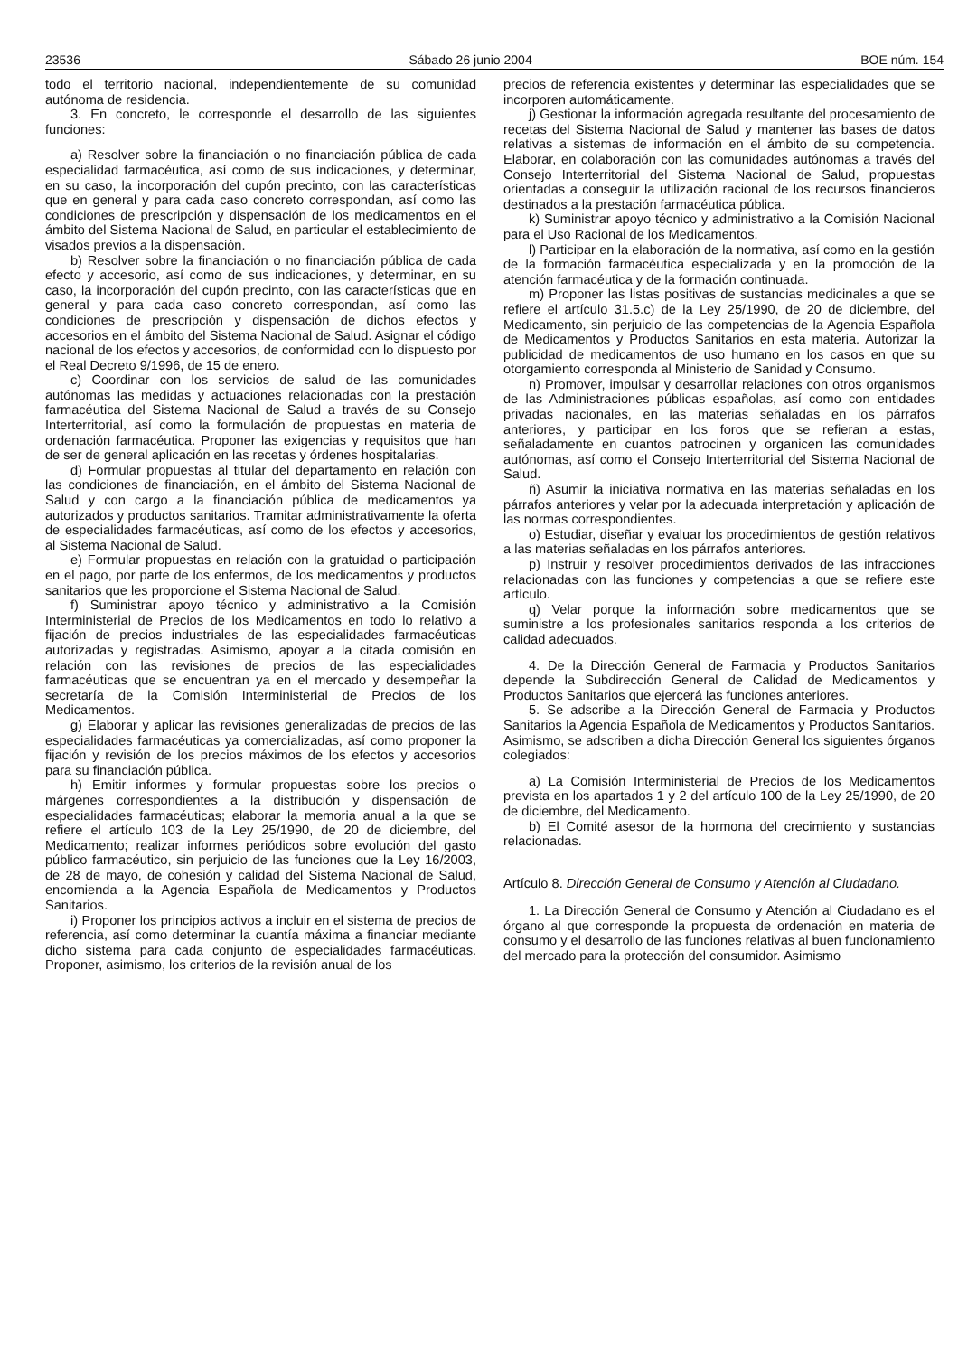23536 Sábado 26 junio 2004 BOE núm. 154
todo el territorio nacional, independientemente de su comunidad autónoma de residencia.
3. En concreto, le corresponde el desarrollo de las siguientes funciones:
a) Resolver sobre la financiación o no financiación pública de cada especialidad farmacéutica, así como de sus indicaciones, y determinar, en su caso, la incorporación del cupón precinto, con las características que en general y para cada caso concreto correspondan, así como las condiciones de prescripción y dispensación de los medicamentos en el ámbito del Sistema Nacional de Salud, en particular el establecimiento de visados previos a la dispensación.
b) Resolver sobre la financiación o no financiación pública de cada efecto y accesorio, así como de sus indicaciones, y determinar, en su caso, la incorporación del cupón precinto, con las características que en general y para cada caso concreto correspondan, así como las condiciones de prescripción y dispensación de dichos efectos y accesorios en el ámbito del Sistema Nacional de Salud. Asignar el código nacional de los efectos y accesorios, de conformidad con lo dispuesto por el Real Decreto 9/1996, de 15 de enero.
c) Coordinar con los servicios de salud de las comunidades autónomas las medidas y actuaciones relacionadas con la prestación farmacéutica del Sistema Nacional de Salud a través de su Consejo Interterritorial, así como la formulación de propuestas en materia de ordenación farmacéutica. Proponer las exigencias y requisitos que han de ser de general aplicación en las recetas y órdenes hospitalarias.
d) Formular propuestas al titular del departamento en relación con las condiciones de financiación, en el ámbito del Sistema Nacional de Salud y con cargo a la financiación pública de medicamentos ya autorizados y productos sanitarios. Tramitar administrativamente la oferta de especialidades farmacéuticas, así como de los efectos y accesorios, al Sistema Nacional de Salud.
e) Formular propuestas en relación con la gratuidad o participación en el pago, por parte de los enfermos, de los medicamentos y productos sanitarios que les proporcione el Sistema Nacional de Salud.
f) Suministrar apoyo técnico y administrativo a la Comisión Interministerial de Precios de los Medicamentos en todo lo relativo a fijación de precios industriales de las especialidades farmacéuticas autorizadas y registradas. Asimismo, apoyar a la citada comisión en relación con las revisiones de precios de las especialidades farmacéuticas que se encuentran ya en el mercado y desempeñar la secretaría de la Comisión Interministerial de Precios de los Medicamentos.
g) Elaborar y aplicar las revisiones generalizadas de precios de las especialidades farmacéuticas ya comercializadas, así como proponer la fijación y revisión de los precios máximos de los efectos y accesorios para su financiación pública.
h) Emitir informes y formular propuestas sobre los precios o márgenes correspondientes a la distribución y dispensación de especialidades farmacéuticas; elaborar la memoria anual a la que se refiere el artículo 103 de la Ley 25/1990, de 20 de diciembre, del Medicamento; realizar informes periódicos sobre evolución del gasto público farmacéutico, sin perjuicio de las funciones que la Ley 16/2003, de 28 de mayo, de cohesión y calidad del Sistema Nacional de Salud, encomienda a la Agencia Española de Medicamentos y Productos Sanitarios.
i) Proponer los principios activos a incluir en el sistema de precios de referencia, así como determinar la cuantía máxima a financiar mediante dicho sistema para cada conjunto de especialidades farmacéuticas. Proponer, asimismo, los criterios de la revisión anual de los
precios de referencia existentes y determinar las especialidades que se incorporen automáticamente.
j) Gestionar la información agregada resultante del procesamiento de recetas del Sistema Nacional de Salud y mantener las bases de datos relativas a sistemas de información en el ámbito de su competencia. Elaborar, en colaboración con las comunidades autónomas a través del Consejo Interterritorial del Sistema Nacional de Salud, propuestas orientadas a conseguir la utilización racional de los recursos financieros destinados a la prestación farmacéutica pública.
k) Suministrar apoyo técnico y administrativo a la Comisión Nacional para el Uso Racional de los Medicamentos.
l) Participar en la elaboración de la normativa, así como en la gestión de la formación farmacéutica especializada y en la promoción de la atención farmacéutica y de la formación continuada.
m) Proponer las listas positivas de sustancias medicinales a que se refiere el artículo 31.5.c) de la Ley 25/1990, de 20 de diciembre, del Medicamento, sin perjuicio de las competencias de la Agencia Española de Medicamentos y Productos Sanitarios en esta materia. Autorizar la publicidad de medicamentos de uso humano en los casos en que su otorgamiento corresponda al Ministerio de Sanidad y Consumo.
n) Promover, impulsar y desarrollar relaciones con otros organismos de las Administraciones públicas españolas, así como con entidades privadas nacionales, en las materias señaladas en los párrafos anteriores, y participar en los foros que se refieran a estas, señaladamente en cuantos patrocinen y organicen las comunidades autónomas, así como el Consejo Interterritorial del Sistema Nacional de Salud.
ñ) Asumir la iniciativa normativa en las materias señaladas en los párrafos anteriores y velar por la adecuada interpretación y aplicación de las normas correspondientes.
o) Estudiar, diseñar y evaluar los procedimientos de gestión relativos a las materias señaladas en los párrafos anteriores.
p) Instruir y resolver procedimientos derivados de las infracciones relacionadas con las funciones y competencias a que se refiere este artículo.
q) Velar porque la información sobre medicamentos que se suministre a los profesionales sanitarios responda a los criterios de calidad adecuados.
4. De la Dirección General de Farmacia y Productos Sanitarios depende la Subdirección General de Calidad de Medicamentos y Productos Sanitarios que ejercerá las funciones anteriores.
5. Se adscribe a la Dirección General de Farmacia y Productos Sanitarios la Agencia Española de Medicamentos y Productos Sanitarios. Asimismo, se adscriben a dicha Dirección General los siguientes órganos colegiados:
a) La Comisión Interministerial de Precios de los Medicamentos prevista en los apartados 1 y 2 del artículo 100 de la Ley 25/1990, de 20 de diciembre, del Medicamento.
b) El Comité asesor de la hormona del crecimiento y sustancias relacionadas.
Artículo 8. Dirección General de Consumo y Atención al Ciudadano.
1. La Dirección General de Consumo y Atención al Ciudadano es el órgano al que corresponde la propuesta de ordenación en materia de consumo y el desarrollo de las funciones relativas al buen funcionamiento del mercado para la protección del consumidor. Asimismo